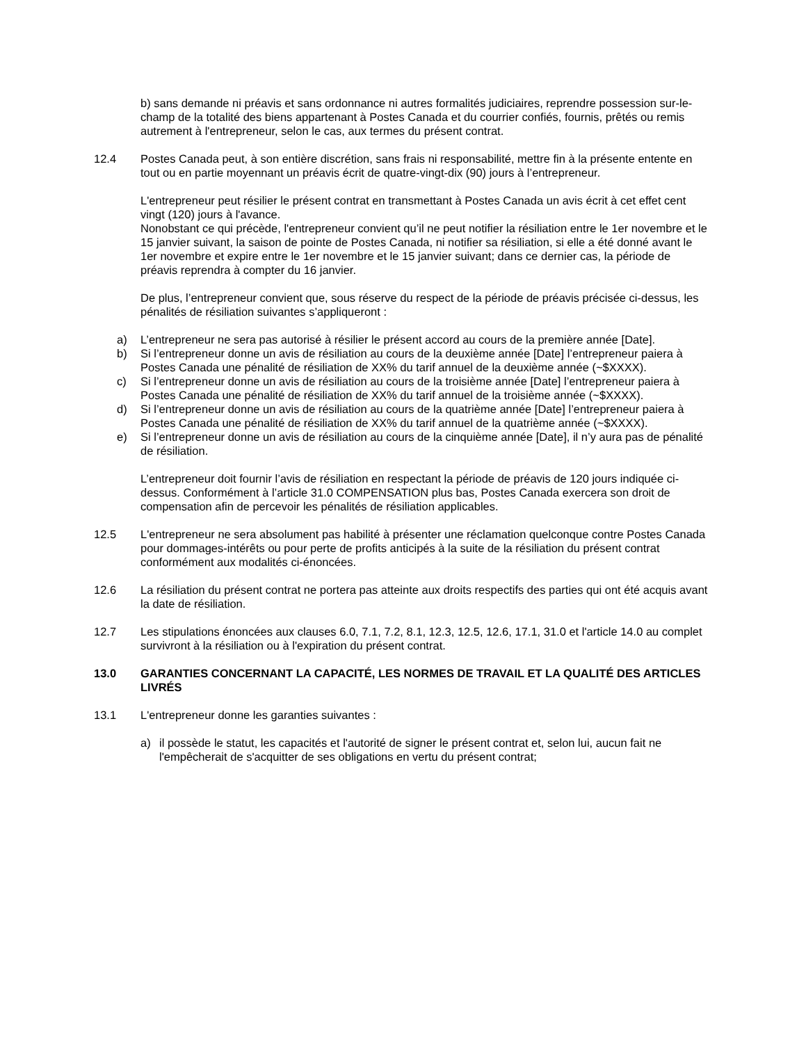b) sans demande ni préavis et sans ordonnance ni autres formalités judiciaires, reprendre possession sur-le-champ de la totalité des biens appartenant à Postes Canada et du courrier confiés, fournis, prêtés ou remis autrement à l'entrepreneur, selon le cas, aux termes du présent contrat.
12.4 Postes Canada peut, à son entière discrétion, sans frais ni responsabilité, mettre fin à la présente entente en tout ou en partie moyennant un préavis écrit de quatre-vingt-dix (90) jours à l’entrepreneur.
L'entrepreneur peut résilier le présent contrat en transmettant à Postes Canada un avis écrit à cet effet cent vingt (120) jours à l'avance.
Nonobstant ce qui précède, l'entrepreneur convient qu’il ne peut notifier la résiliation entre le 1er novembre et le 15 janvier suivant, la saison de pointe de Postes Canada, ni notifier sa résiliation, si elle a été donné avant le 1er novembre et expire entre le 1er novembre et le 15 janvier suivant; dans ce dernier cas, la période de préavis reprendra à compter du 16 janvier.
De plus, l’entrepreneur convient que, sous réserve du respect de la période de préavis précisée ci-dessus, les pénalités de résiliation suivantes s’appliqueront :
a) L’entrepreneur ne sera pas autorisé à résilier le présent accord au cours de la première année [Date].
b) Si l’entrepreneur donne un avis de résiliation au cours de la deuxième année [Date] l’entrepreneur paiera à Postes Canada une pénalité de résiliation de XX% du tarif annuel de la deuxième année (~$XXXX).
c) Si l’entrepreneur donne un avis de résiliation au cours de la troisième année [Date] l’entrepreneur paiera à Postes Canada une pénalité de résiliation de XX% du tarif annuel de la troisième année (~$XXXX).
d) Si l’entrepreneur donne un avis de résiliation au cours de la quatrième année [Date] l’entrepreneur paiera à Postes Canada une pénalité de résiliation de XX% du tarif annuel de la quatrième année (~$XXXX).
e) Si l’entrepreneur donne un avis de résiliation au cours de la cinquième année [Date], il n’y aura pas de pénalité de résiliation.
L’entrepreneur doit fournir l’avis de résiliation en respectant la période de préavis de 120 jours indiquée ci-dessus. Conformément à l’article 31.0 COMPENSATION plus bas, Postes Canada exercera son droit de compensation afin de percevoir les pénalités de résiliation applicables.
12.5 L'entrepreneur ne sera absolument pas habilité à présenter une réclamation quelconque contre Postes Canada pour dommages-intérêts ou pour perte de profits anticipés à la suite de la résiliation du présent contrat conformément aux modalités ci-énoncées.
12.6 La résiliation du présent contrat ne portera pas atteinte aux droits respectifs des parties qui ont été acquis avant la date de résiliation.
12.7 Les stipulations énoncées aux clauses 6.0, 7.1, 7.2, 8.1, 12.3, 12.5, 12.6, 17.1, 31.0 et l'article 14.0 au complet survivront à la résiliation ou à l'expiration du présent contrat.
13.0 GARANTIES CONCERNANT LA CAPACITÉ, LES NORMES DE TRAVAIL ET LA QUALITÉ DES ARTICLES LIVRÉS
13.1 L'entrepreneur donne les garanties suivantes :
a) il possède le statut, les capacités et l'autorité de signer le présent contrat et, selon lui, aucun fait ne l'empêcherait de s'acquitter de ses obligations en vertu du présent contrat;